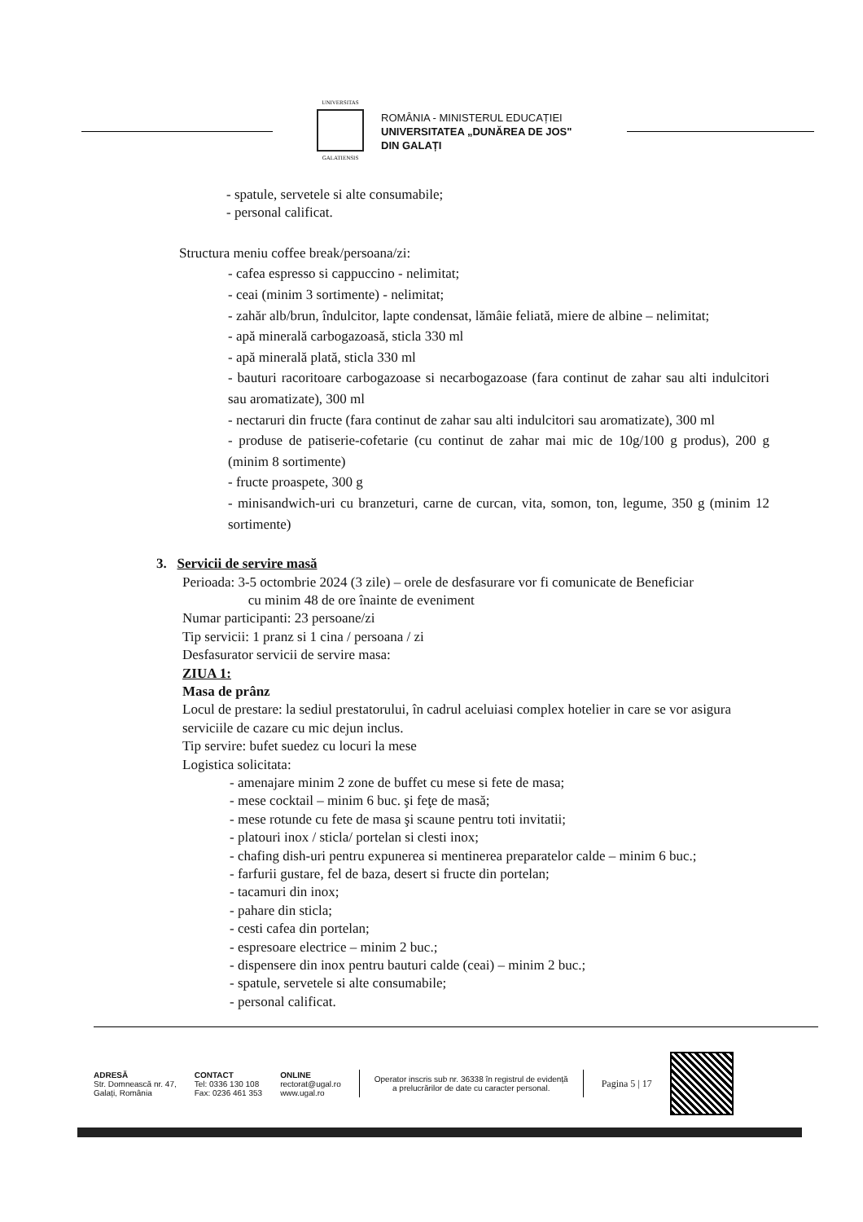UNIVERSITAS
GALATIENSIS
ROMÂNIA - MINISTERUL EDUCAȚIEI
UNIVERSITATEA „DUNĂREA DE JOS"
DIN GALAȚI
- spatule, servetele si alte consumabile;
- personal calificat.
Structura meniu coffee break/persoana/zi:
- cafea espresso si cappuccino - nelimitat;
- ceai (minim 3 sortimente) - nelimitat;
- zahăr alb/brun, îndulcitor, lapte condensat, lămâie feliată, miere de albine – nelimitat;
- apă minerală carbogazoasă, sticla 330 ml
- apă minerală plată, sticla 330 ml
- bauturi racoritoare carbogazoase si necarbogazoase (fara continut de zahar sau alti indulcitori sau aromatizate), 300 ml
- nectaruri din fructe (fara continut de zahar sau alti indulcitori sau aromatizate), 300 ml
- produse de patiserie-cofetarie (cu continut de zahar mai mic de 10g/100 g produs), 200 g (minim 8 sortimente)
- fructe proaspete, 300 g
- minisandwich-uri cu branzeturi, carne de curcan, vita, somon, ton, legume, 350 g (minim 12 sortimente)
3. Servicii de servire masă
Perioada: 3-5 octombrie 2024 (3 zile) – orele de desfasurare vor fi comunicate de Beneficiar
cu minim 48 de ore înainte de eveniment
Numar participanti: 23 persoane/zi
Tip servicii: 1 pranz si 1 cina / persoana / zi
Desfasurator servicii de servire masa:
ZIUA 1:
Masa de prânz
Locul de prestare: la sediul prestatorului, în cadrul aceluiasi complex hotelier in care se vor asigura serviciile de cazare cu mic dejun inclus.
Tip servire: bufet suedez cu locuri la mese
Logistica solicitata:
- amenajare minim 2 zone de buffet cu mese si fete de masa;
- mese cocktail – minim 6 buc. şi feţe de masă;
- mese rotunde cu fete de masa şi scaune pentru toti invitatii;
- platouri inox / sticla/ portelan si clesti inox;
- chafing dish-uri pentru expunerea si mentinerea preparatelor calde – minim 6 buc.;
- farfurii gustare, fel de baza, desert si fructe din portelan;
- tacamuri din inox;
- pahare din sticla;
- cesti cafea din portelan;
- espresoare electrice – minim 2 buc.;
- dispensere din inox pentru bauturi calde (ceai) – minim 2 buc.;
- spatule, servetele si alte consumabile;
- personal calificat.
ADRESĂ
Str. Domnească nr. 47,
Galați, România
CONTACT
Tel: 0336 130 108
Fax: 0236 461 353
ONLINE
rectorat@ugal.ro
www.ugal.ro
Operator inscris sub nr. 36338 în registrul de evidență
a prelucrărilor de date cu caracter personal.
Pagina 5 | 17